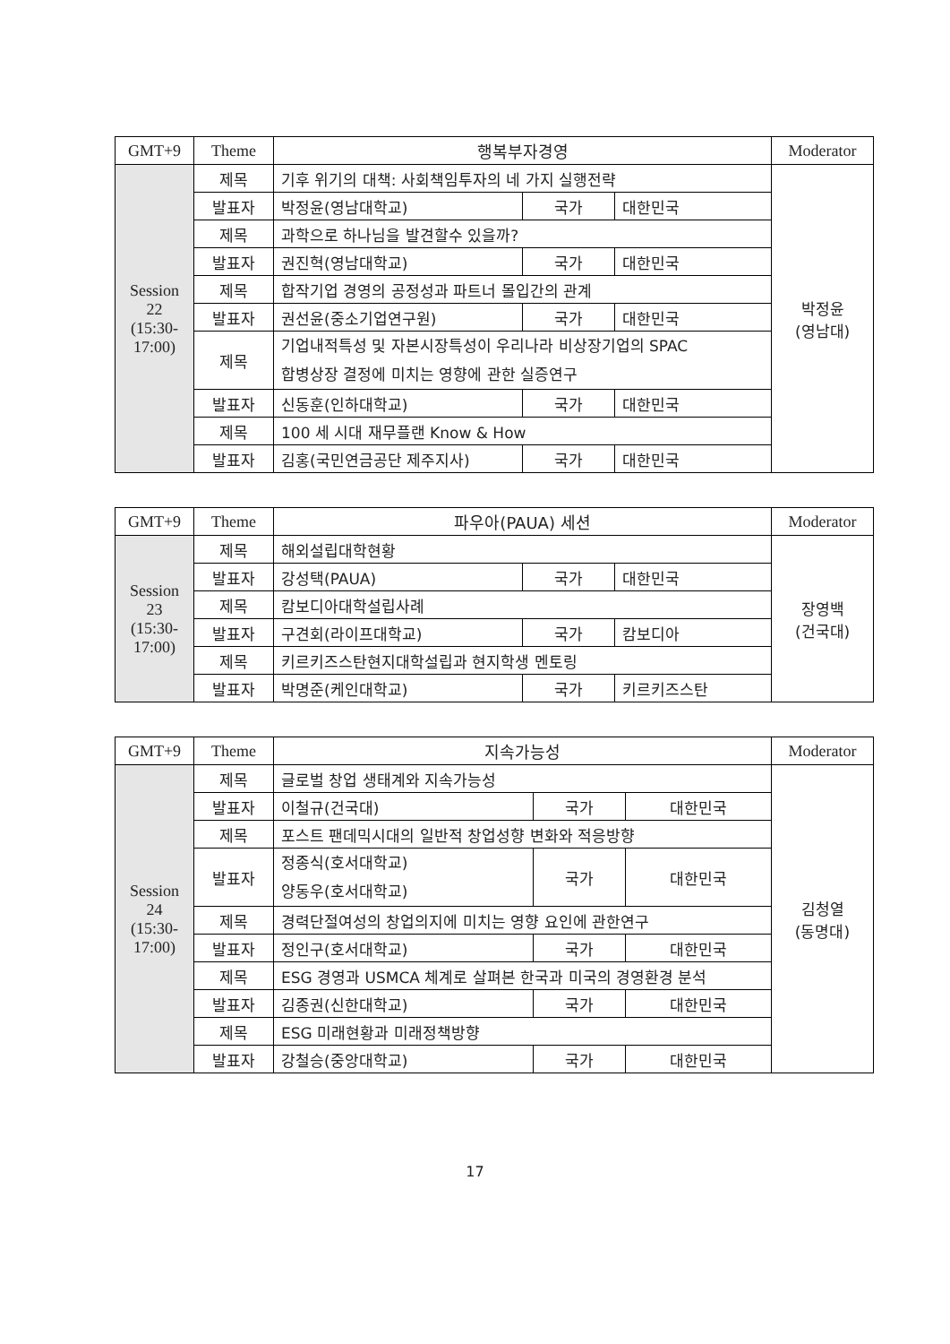| GMT+9 | Theme | 행복부자경영 | | | Moderator |
| --- | --- | --- | --- | --- | --- |
| Session 22 (15:30-17:00) | 제목 | 기후 위기의 대책: 사회책임투자의 네 가지 실행전략 | | | 박정윤 (영남대) |
| | 발표자 | 박정윤(영남대학교) | 국가 | 대한민국 | |
| | 제목 | 과학으로 하나님을 발견할수 있을까? | | | |
| | 발표자 | 권진혁(영남대학교) | 국가 | 대한민국 | |
| | 제목 | 합작기업 경영의 공정성과 파트너 몰입간의 관계 | | | |
| | 발표자 | 권선윤(중소기업연구원) | 국가 | 대한민국 | |
| | 제목 | 기업내적특성 및 자본시장특성이 우리나라 비상장기업의 SPAC 합병상장 결정에 미치는 영향에 관한 실증연구 | | | |
| | 발표자 | 신동훈(인하대학교) | 국가 | 대한민국 | |
| | 제목 | 100 세 시대 재무플랜 Know & How | | | |
| | 발표자 | 김홍(국민연금공단 제주지사) | 국가 | 대한민국 | |
| GMT+9 | Theme | 파우아(PAUA) 세션 | | | Moderator |
| --- | --- | --- | --- | --- | --- |
| Session 23 (15:30-17:00) | 제목 | 해외설립대학현황 | | | 장영백 (건국대) |
| | 발표자 | 강성택(PAUA) | 국가 | 대한민국 | |
| | 제목 | 캄보디아대학설립사례 | | | |
| | 발표자 | 구견회(라이프대학교) | 국가 | 캄보디아 | |
| | 제목 | 키르키즈스탄현지대학설립과 현지학생 멘토링 | | | |
| | 발표자 | 박명준(케인대학교) | 국가 | 키르키즈스탄 | |
| GMT+9 | Theme | 지속가능성 | | | Moderator |
| --- | --- | --- | --- | --- | --- |
| Session 24 (15:30-17:00) | 제목 | 글로벌 창업 생태계와 지속가능성 | | | 김청열 (동명대) |
| | 발표자 | 이철규(건국대) | 국가 | 대한민국 | |
| | 제목 | 포스트 팬데믹시대의 일반적 창업성향 변화와 적응방향 | | | |
| | 발표자 | 정종식(호서대학교) 양동우(호서대학교) | 국가 | 대한민국 | |
| | 제목 | 경력단절여성의 창업의지에 미치는 영향 요인에 관한연구 | | | |
| | 발표자 | 정인구(호서대학교) | 국가 | 대한민국 | |
| | 제목 | ESG 경영과 USMCA 체계로 살펴본 한국과 미국의 경영환경 분석 | | | |
| | 발표자 | 김종권(신한대학교) | 국가 | 대한민국 | |
| | 제목 | ESG 미래현황과 미래정책방향 | | | |
| | 발표자 | 강철승(중앙대학교) | 국가 | 대한민국 | |
17